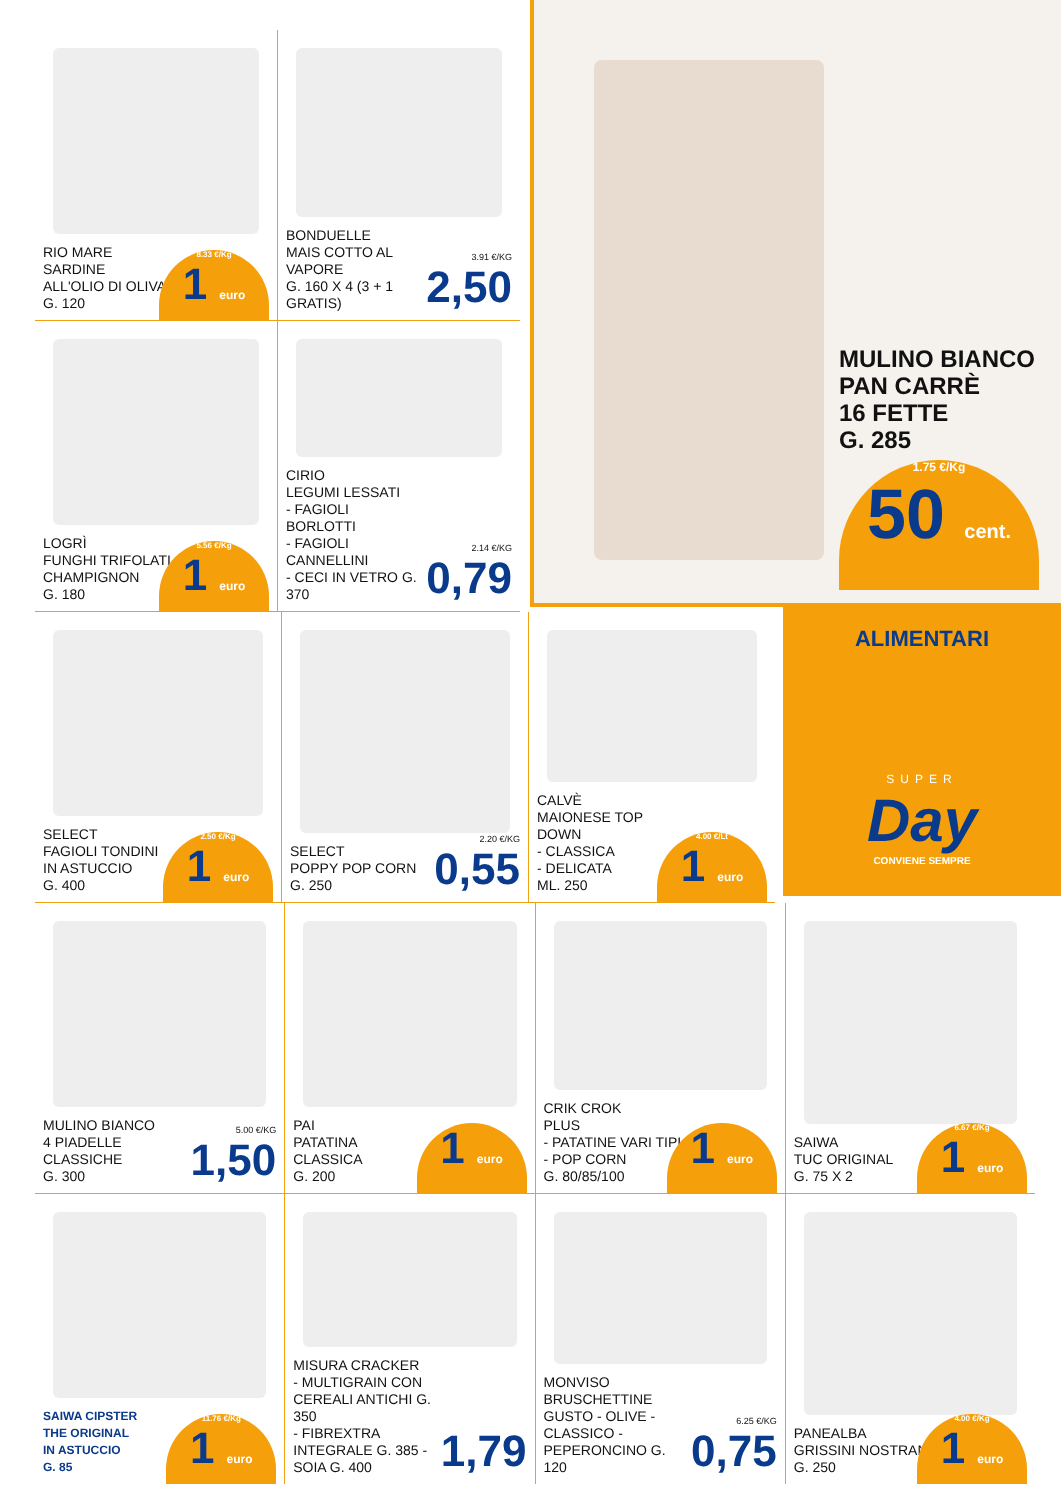MULINO BIANCO
PAN CARRÈ
16 FETTE
G. 285
1.75 €/Kg
50 cent.
ALIMENTARI
SUPER
Day
CONVIENE SEMPRE
RIO MARE
SARDINE
ALL'OLIO DI OLIVA
G. 120
8.33 €/Kg
1 euro
BONDUELLE
MAIS COTTO AL VAPORE
G. 160 X 4 (3 + 1 GRATIS)
3.91 €/KG
2,50
LOGRÌ
FUNGHI TRIFOLATI
CHAMPIGNON
G. 180
5.56 €/Kg
1 euro
CIRIO
LEGUMI LESSATI
- FAGIOLI BORLOTTI
- FAGIOLI CANNELLINI
- CECI IN VETRO G. 370
2.14 €/KG
0,79
SELECT
FAGIOLI TONDINI
IN ASTUCCIO
G. 400
2.50 €/Kg
1 euro
SELECT
POPPY POP CORN
G. 250
2.20 €/KG
0,55
CALVÈ
MAIONESE TOP DOWN
- CLASSICA
- DELICATA
ML. 250
4.00 €/Lt
1 euro
MULINO BIANCO
4 PIADELLE
CLASSICHE
G. 300
5.00 €/KG
1,50
PAI
PATATINA
CLASSICA
G. 200
1 euro
CRIK CROK
PLUS
- PATATINE VARI TIPI
- POP CORN
G. 80/85/100
1 euro
SAIWA
TUC ORIGINAL
G. 75 X 2
6.67 €/Kg
1 euro
SAIWA CIPSTER
THE ORIGINAL
IN ASTUCCIO
G. 85
11.76 €/Kg
1 euro
MISURA CRACKER
- MULTIGRAIN CON CEREALI ANTICHI G. 350
- FIBREXTRA INTEGRALE G. 385 - SOIA G. 400
1,79
MONVISO BRUSCHETTINE GUSTO - OLIVE - CLASSICO - PEPERONCINO G. 120
6.25 €/KG
0,75
PANEALBA
GRISSINI NOSTRANI
G. 250
4.00 €/Kg
1 euro